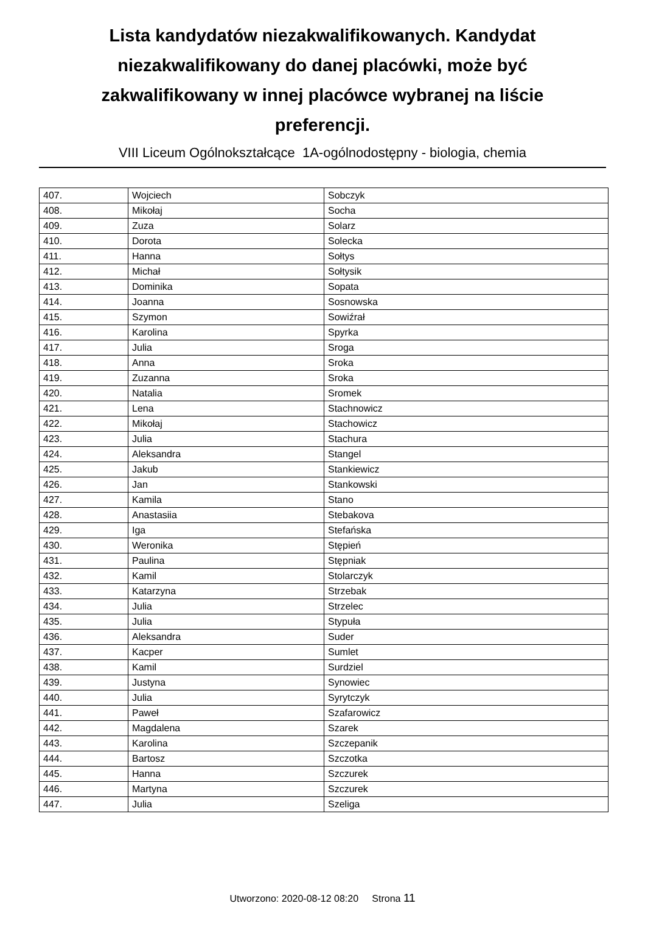Lista kandydatów niezakwalifikowanych. Kandydat niezakwalifikowany do danej placówki, może być zakwalifikowany w innej placówce wybranej na liście preferencji.
VIII Liceum Ogólnokształcące 1A-ogólnodostępny - biologia, chemia
| 407. | Wojciech | Sobczyk |
| 408. | Mikołaj | Socha |
| 409. | Zuza | Solarz |
| 410. | Dorota | Solecka |
| 411. | Hanna | Sołtys |
| 412. | Michał | Sołtysik |
| 413. | Dominika | Sopata |
| 414. | Joanna | Sosnowska |
| 415. | Szymon | Sowiźrał |
| 416. | Karolina | Spyrka |
| 417. | Julia | Sroga |
| 418. | Anna | Sroka |
| 419. | Zuzanna | Sroka |
| 420. | Natalia | Sromek |
| 421. | Lena | Stachnowicz |
| 422. | Mikołaj | Stachowicz |
| 423. | Julia | Stachura |
| 424. | Aleksandra | Stangel |
| 425. | Jakub | Stankiewicz |
| 426. | Jan | Stankowski |
| 427. | Kamila | Stano |
| 428. | Anastasiia | Stebakova |
| 429. | Iga | Stefańska |
| 430. | Weronika | Stępień |
| 431. | Paulina | Stępniak |
| 432. | Kamil | Stolarczyk |
| 433. | Katarzyna | Strzebak |
| 434. | Julia | Strzelec |
| 435. | Julia | Stypuła |
| 436. | Aleksandra | Suder |
| 437. | Kacper | Sumlet |
| 438. | Kamil | Surdziel |
| 439. | Justyna | Synowiec |
| 440. | Julia | Syrytczyk |
| 441. | Paweł | Szafarowicz |
| 442. | Magdalena | Szarek |
| 443. | Karolina | Szczepanik |
| 444. | Bartosz | Szczotka |
| 445. | Hanna | Szczurek |
| 446. | Martyna | Szczurek |
| 447. | Julia | Szeliga |
Utworzono: 2020-08-12 08:20 Strona 11